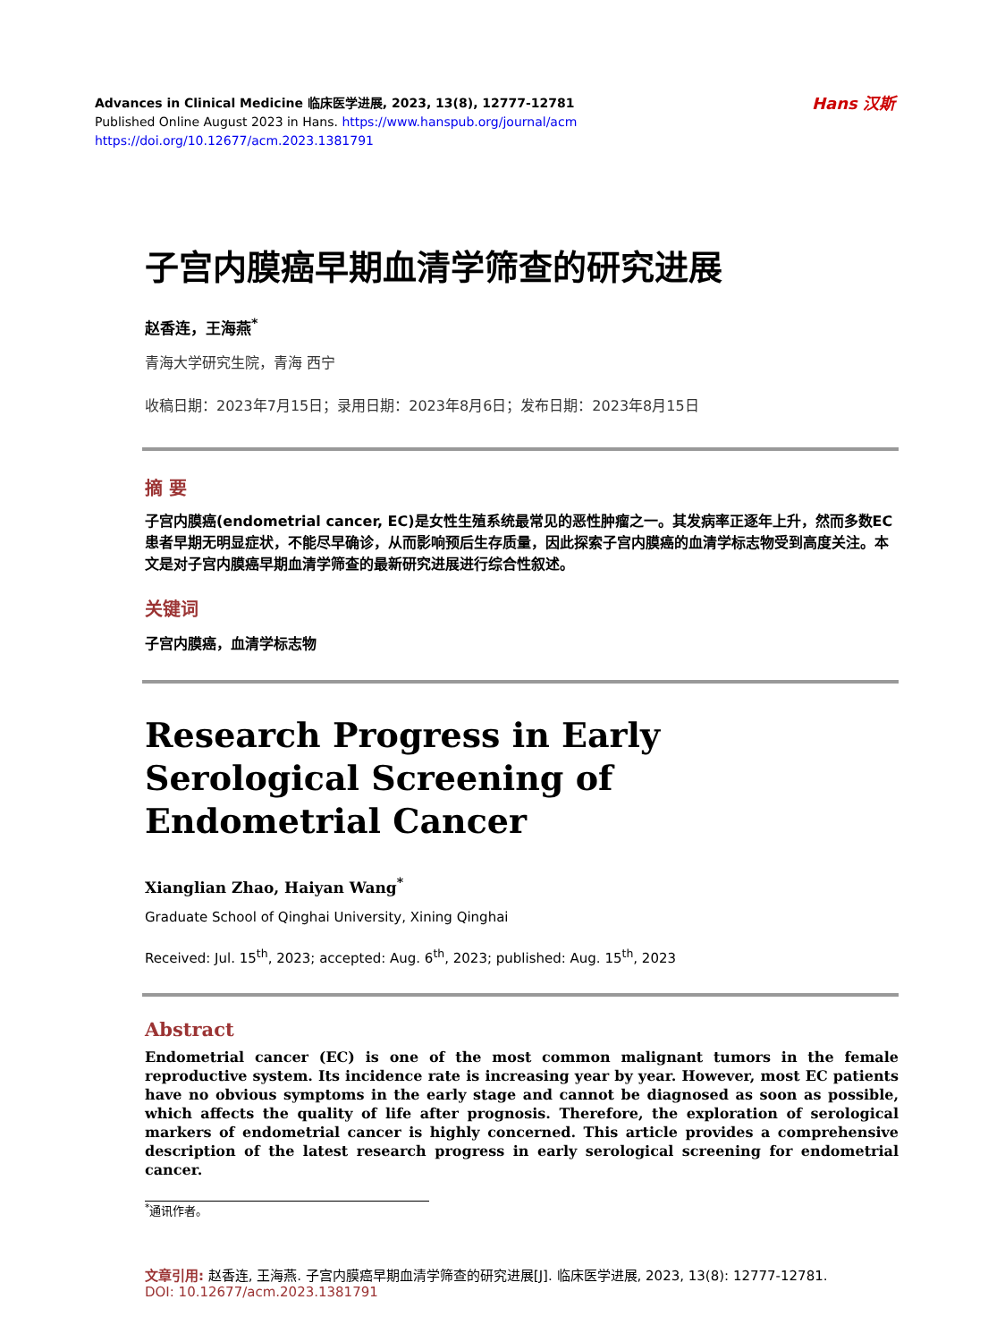Advances in Clinical Medicine 临床医学进展, 2023, 13(8), 12777-12781
Published Online August 2023 in Hans. https://www.hanspub.org/journal/acm
https://doi.org/10.12677/acm.2023.1381791
Hans 汉斯
子宫内膜癌早期血清学筛查的研究进展
赵香连，王海燕<sup>*</sup>
青海大学研究生院，青海 西宁
收稿日期：2023年7月15日；录用日期：2023年8月6日；发布日期：2023年8月15日
摘 要
子宫内膜癌(endometrial cancer, EC)是女性生殖系统最常见的恶性肿瘤之一。其发病率正逐年上升，然而多数EC患者早期无明显症状，不能尽早确诊，从而影响预后生存质量，因此探索子宫内膜癌的血清学标志物受到高度关注。本文是对子宫内膜癌早期血清学筛查的最新研究进展进行综合性叙述。
关键词
子宫内膜癌，血清学标志物
Research Progress in Early
Serological Screening of
Endometrial Cancer
Xianglian Zhao, Haiyan Wang<sup>*</sup>
Graduate School of Qinghai University, Xining Qinghai
Received: Jul. 15<sup>th</sup>, 2023; accepted: Aug. 6<sup>th</sup>, 2023; published: Aug. 15<sup>th</sup>, 2023
Abstract
Endometrial cancer (EC) is one of the most common malignant tumors in the female reproductive system. Its incidence rate is increasing year by year. However, most EC patients have no obvious symptoms in the early stage and cannot be diagnosed as soon as possible, which affects the quality of life after prognosis. Therefore, the exploration of serological markers of endometrial cancer is highly concerned. This article provides a comprehensive description of the latest research progress in early serological screening for endometrial cancer.
<sup>*</sup> 通讯作者。
文章引用: 赵香连, 王海燕. 子宫内膜癌早期血清学筛查的研究进展[J]. 临床医学进展, 2023, 13(8): 12777-12781.
DOI: 10.12677/acm.2023.1381791